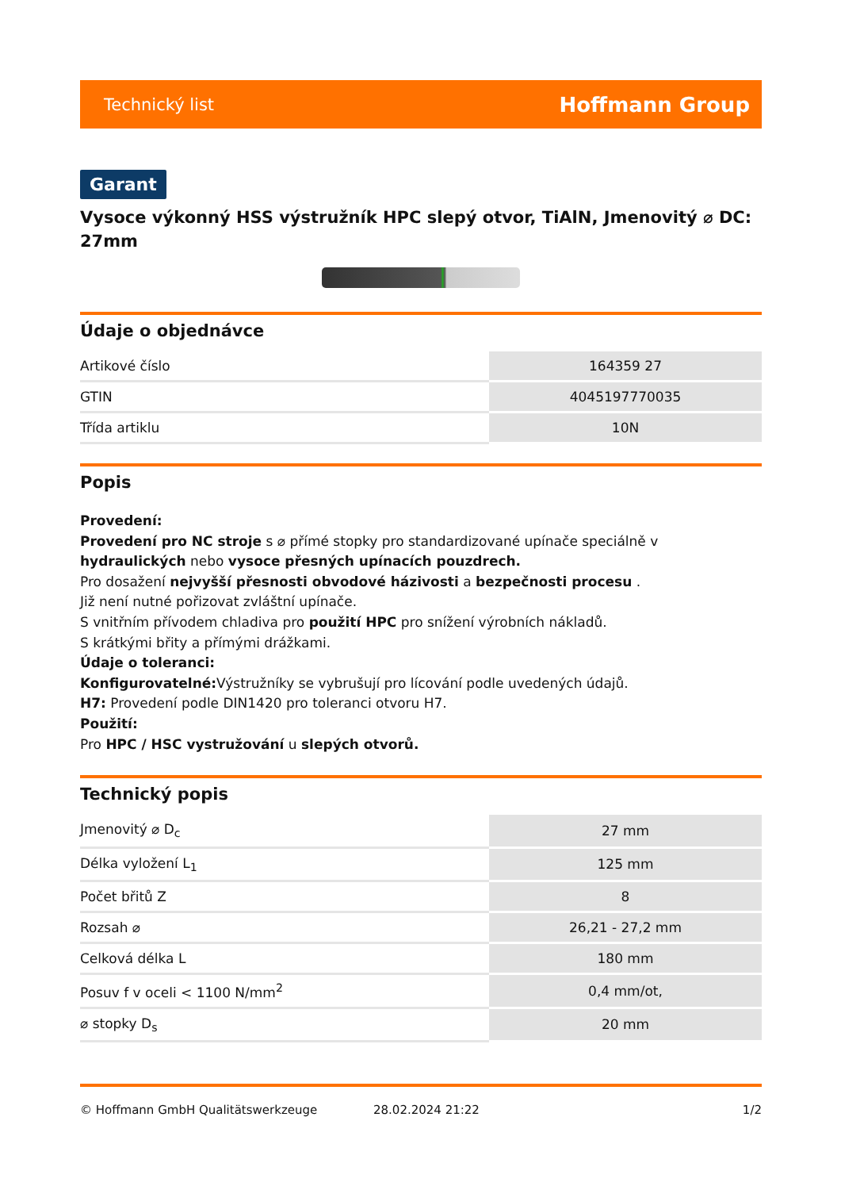Technický list Hoffmann Group
Garant
Vysoce výkonný HSS výstružník HPC slepý otvor, TiAlN, Jmenovitý ⌀ DC: 27mm
Údaje o objednávce
| Artikové číslo | 164359 27 |
| GTIN | 4045197770035 |
| Třída artiklu | 10N |
Popis
Provedení:
Provedení pro NC stroje s ⌀ přímé stopky pro standardizované upínače speciálně v hydraulických nebo vysoce přesných upínacích pouzdrech.
Pro dosažení nejvyšší přesnosti obvodové házivosti a bezpečnosti procesu .
Již není nutné pořizovat zvláštní upínače.
S vnitřním přívodem chladiva pro použití HPC pro snížení výrobních nákladů.
S krátkými břity a přímými drážkami.
Údaje o toleranci:
Konfigurovatelné: Výstružníky se vybrušují pro lícování podle uvedených údajů.
H7: Provedení podle DIN1420 pro toleranci otvoru H7.
Použití:
Pro HPC / HSC vystružování u slepých otvorů.
Technický popis
| Jmenovitý ⌀ D<sub>c</sub> | 27 mm |
| Délka vyložení L<sub>1</sub> | 125 mm |
| Počet břitů Z | 8 |
| Rozsah ⌀ | 26,21 - 27,2 mm |
| Celková délka L | 180 mm |
| Posuv f v oceli < 1100 N/mm<sup>2</sup> | 0,4 mm/ot, |
| ⌀ stopky D<sub>s</sub> | 20 mm |
© Hoffmann GmbH Qualitätswerkzeuge 28.02.2024 21:22 1/2